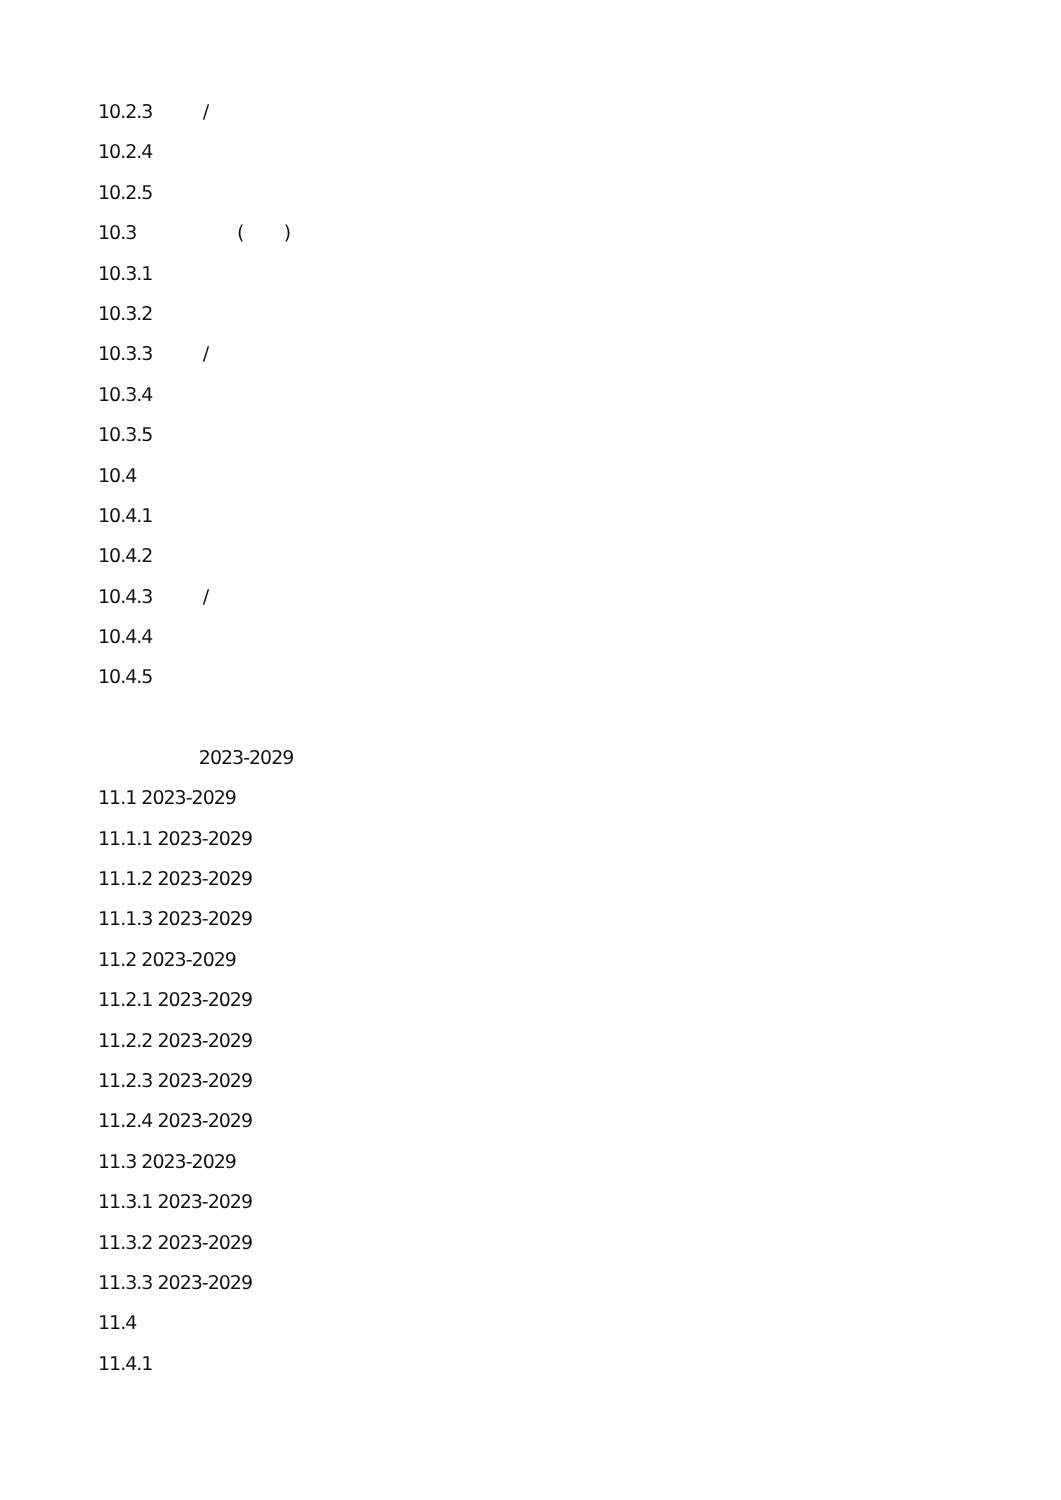10.2.3 /
10.2.4
10.2.5
10.3 ( )
10.3.1
10.3.2
10.3.3 /
10.3.4
10.3.5
10.4
10.4.1
10.4.2
10.4.3 /
10.4.4
10.4.5
2023-2029
11.1 2023-2029
11.1.1 2023-2029
11.1.2 2023-2029
11.1.3 2023-2029
11.2 2023-2029
11.2.1 2023-2029
11.2.2 2023-2029
11.2.3 2023-2029
11.2.4 2023-2029
11.3 2023-2029
11.3.1 2023-2029
11.3.2 2023-2029
11.3.3 2023-2029
11.4
11.4.1